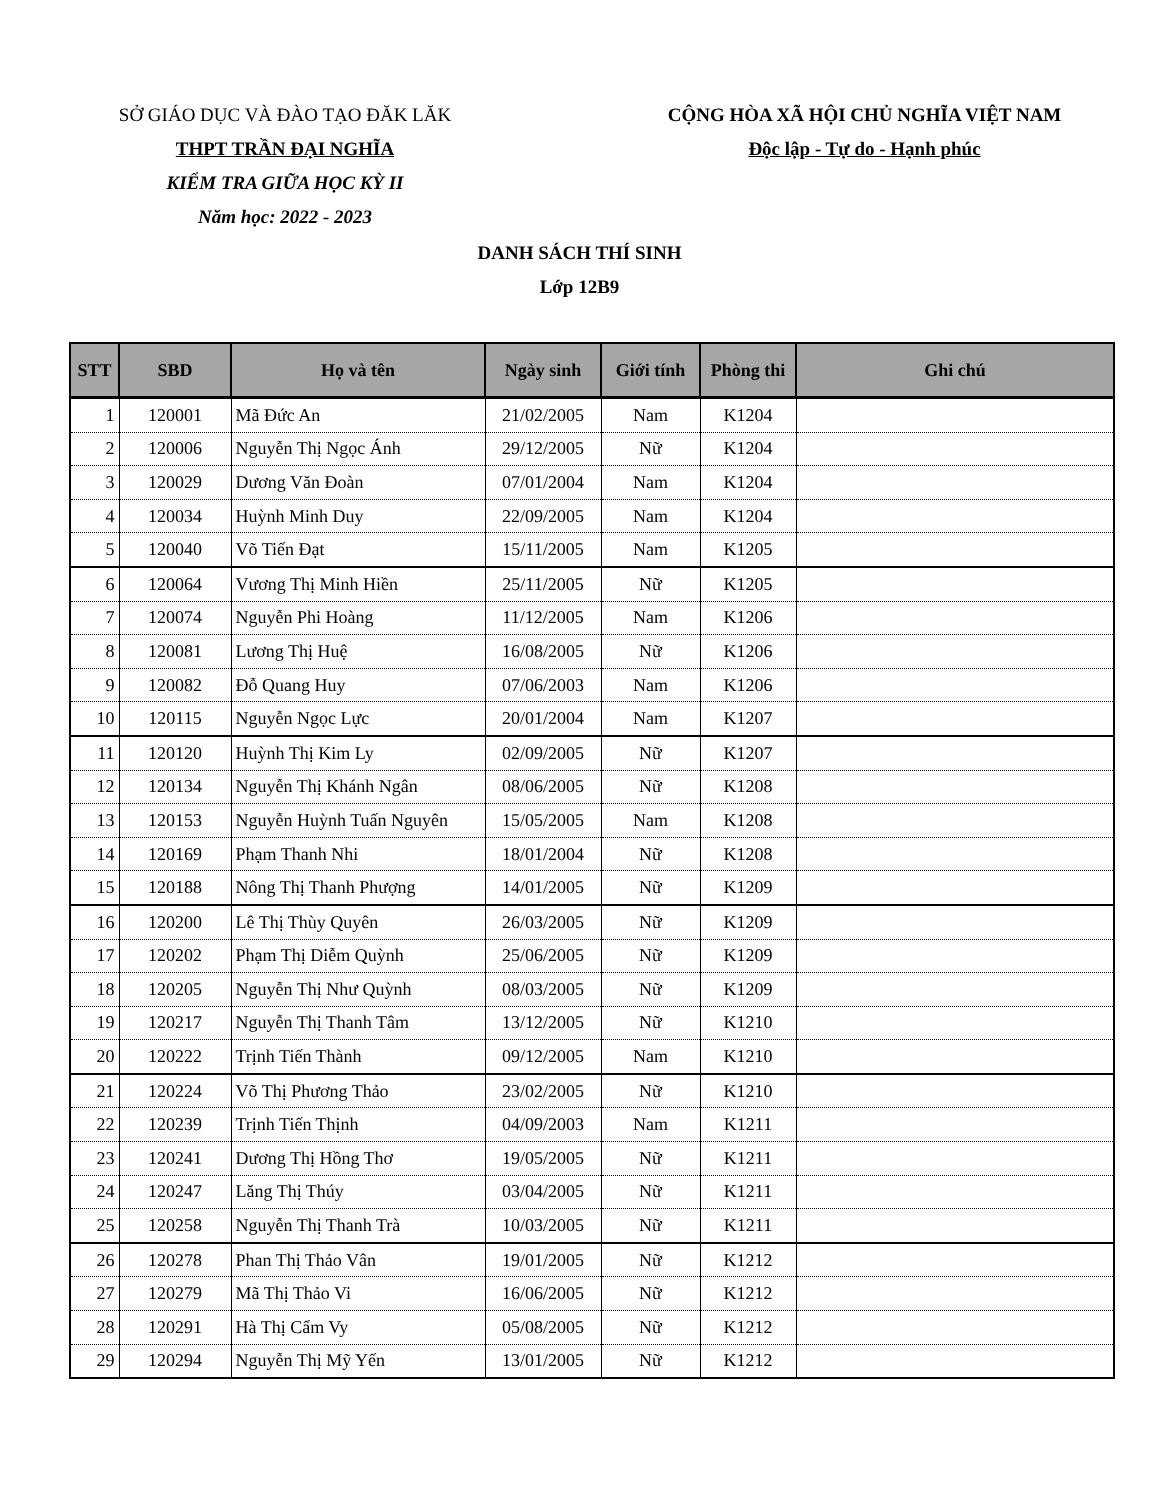SỞ GIÁO DỤC VÀ ĐÀO TẠO ĐĂK LĂK
THPT TRẦN ĐẠI NGHĨA
KIỂM TRA GIỮA HỌC KỲ II
Năm học: 2022 - 2023
CỘNG HÒA XÃ HỘI CHỦ NGHĨA VIỆT NAM
Độc lập - Tự do - Hạnh phúc
DANH SÁCH THÍ SINH
Lớp 12B9
| STT | SBD | Họ và tên | Ngày sinh | Giới tính | Phòng thi | Ghi chú |
| --- | --- | --- | --- | --- | --- | --- |
| 1 | 120001 | Mã Đức An | 21/02/2005 | Nam | K1204 | |
| 2 | 120006 | Nguyễn Thị Ngọc Ánh | 29/12/2005 | Nữ | K1204 | |
| 3 | 120029 | Dương Văn Đoàn | 07/01/2004 | Nam | K1204 | |
| 4 | 120034 | Huỳnh Minh Duy | 22/09/2005 | Nam | K1204 | |
| 5 | 120040 | Võ Tiến Đạt | 15/11/2005 | Nam | K1205 | |
| 6 | 120064 | Vương Thị Minh Hiền | 25/11/2005 | Nữ | K1205 | |
| 7 | 120074 | Nguyễn Phi Hoàng | 11/12/2005 | Nam | K1206 | |
| 8 | 120081 | Lương Thị Huệ | 16/08/2005 | Nữ | K1206 | |
| 9 | 120082 | Đỗ Quang Huy | 07/06/2003 | Nam | K1206 | |
| 10 | 120115 | Nguyễn Ngọc Lực | 20/01/2004 | Nam | K1207 | |
| 11 | 120120 | Huỳnh Thị Kim Ly | 02/09/2005 | Nữ | K1207 | |
| 12 | 120134 | Nguyễn Thị Khánh Ngân | 08/06/2005 | Nữ | K1208 | |
| 13 | 120153 | Nguyễn Huỳnh Tuấn Nguyên | 15/05/2005 | Nam | K1208 | |
| 14 | 120169 | Phạm Thanh Nhi | 18/01/2004 | Nữ | K1208 | |
| 15 | 120188 | Nông Thị Thanh Phượng | 14/01/2005 | Nữ | K1209 | |
| 16 | 120200 | Lê Thị Thùy Quyên | 26/03/2005 | Nữ | K1209 | |
| 17 | 120202 | Phạm Thị Diễm Quỳnh | 25/06/2005 | Nữ | K1209 | |
| 18 | 120205 | Nguyễn Thị Như Quỳnh | 08/03/2005 | Nữ | K1209 | |
| 19 | 120217 | Nguyễn Thị Thanh Tâm | 13/12/2005 | Nữ | K1210 | |
| 20 | 120222 | Trịnh Tiến Thành | 09/12/2005 | Nam | K1210 | |
| 21 | 120224 | Võ Thị Phương Thảo | 23/02/2005 | Nữ | K1210 | |
| 22 | 120239 | Trịnh Tiến Thịnh | 04/09/2003 | Nam | K1211 | |
| 23 | 120241 | Dương Thị Hồng Thơ | 19/05/2005 | Nữ | K1211 | |
| 24 | 120247 | Lăng Thị Thúy | 03/04/2005 | Nữ | K1211 | |
| 25 | 120258 | Nguyễn Thị Thanh Trà | 10/03/2005 | Nữ | K1211 | |
| 26 | 120278 | Phan Thị Thảo Vân | 19/01/2005 | Nữ | K1212 | |
| 27 | 120279 | Mã Thị Thảo Vi | 16/06/2005 | Nữ | K1212 | |
| 28 | 120291 | Hà Thị Cẩm Vy | 05/08/2005 | Nữ | K1212 | |
| 29 | 120294 | Nguyễn Thị Mỹ Yến | 13/01/2005 | Nữ | K1212 | |